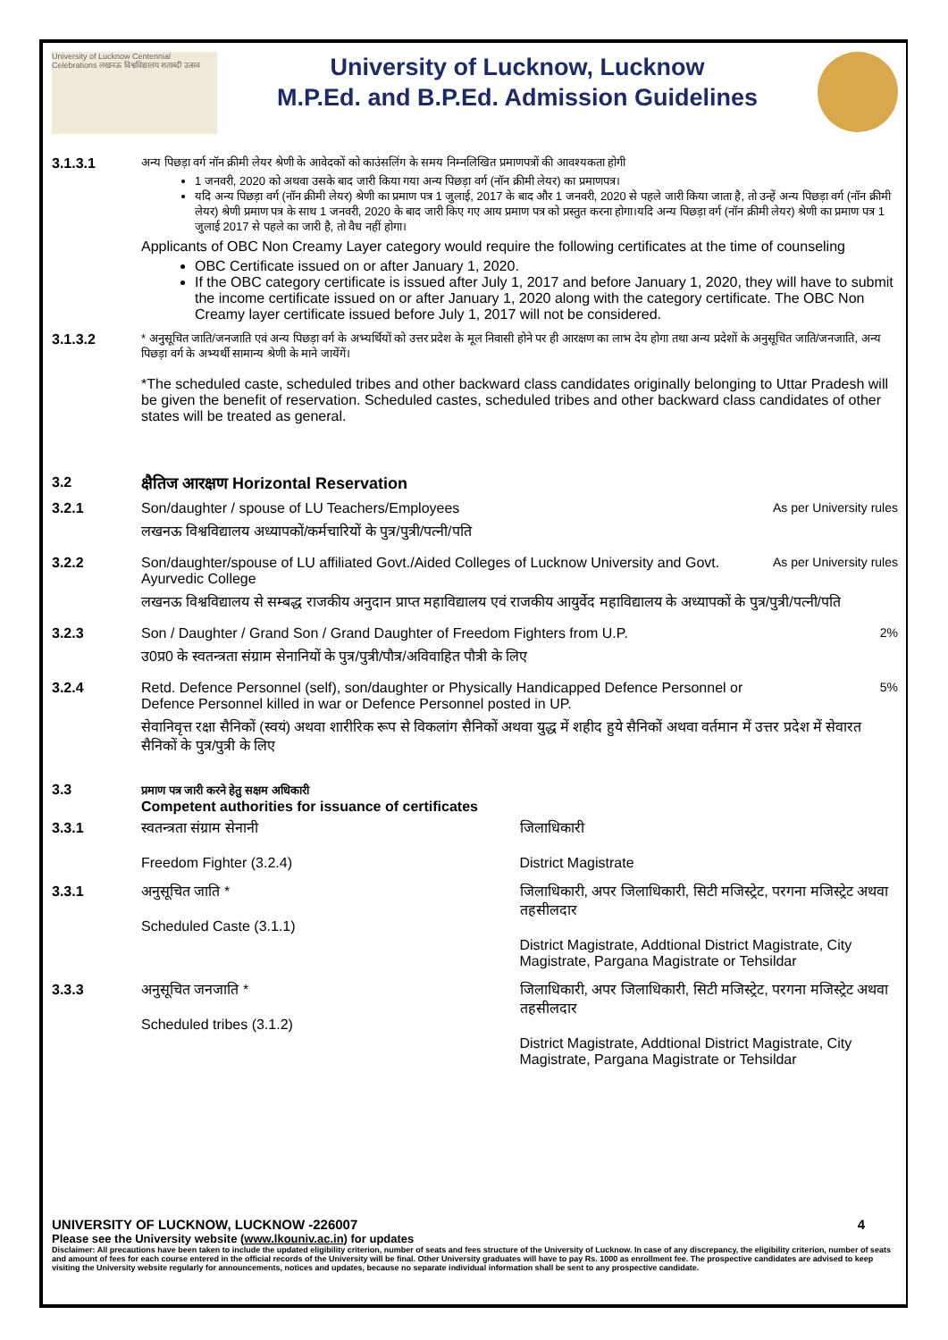University of Lucknow Centennial Celebrations लखनऊ विश्वविद्यालय शताब्दी उत्सव
University of Lucknow, Lucknow
M.P.Ed. and B.P.Ed. Admission Guidelines
3.1.3.1
अन्य पिछड़ा वर्ग नॉन क्रीमी लेयर श्रेणी के आवेदकों को काउंसलिंग के समय निम्नलिखित प्रमाणपत्रों की आवश्यकता होगी
1 जनवरी, 2020 को अथवा उसके बाद जारी किया गया अन्य पिछड़ा वर्ग (नॉन क्रीमी लेयर) का प्रमाणपत्र।
यदि अन्य पिछड़ा वर्ग (नॉन क्रीमी लेयर) श्रेणी का प्रमाण पत्र 1 जुलाई, 2017 के बाद और 1 जनवरी, 2020 से पहले जारी किया जाता है, तो उन्हें अन्य पिछड़ा वर्ग (नॉन क्रीमी लेयर) श्रेणी प्रमाण पत्र के साथ 1 जनवरी, 2020 के बाद जारी किए गए आय प्रमाण पत्र को प्रस्तुत करना होगा।यदि अन्य पिछड़ा वर्ग (नॉन क्रीमी लेयर) श्रेणी का प्रमाण पत्र 1 जुलाई 2017 से पहले का जारी है, तो वैध नहीं होगा।
Applicants of OBC Non Creamy Layer category would require the following certificates at the time of counseling
OBC Certificate issued on or after January 1, 2020.
If the OBC category certificate is issued after July 1, 2017 and before January 1, 2020, they will have to submit the income certificate issued on or after January 1, 2020 along with the category certificate. The OBC Non Creamy layer certificate issued before July 1, 2017 will not be considered.
3.1.3.2
* अनुसूचित जाति/जनजाति एवं अन्य पिछड़ा वर्ग के अभ्यर्थियों को उत्तर प्रदेश के मूल निवासी होने पर ही आरक्षण का लाभ देय होगा तथा अन्य प्रदेशों के अनुसूचित जाति/जनजाति, अन्य पिछड़ा वर्ग के अभ्यर्थी सामान्य श्रेणी के माने जायेंगें।
*The scheduled caste, scheduled tribes and other backward class candidates originally belonging to Uttar Pradesh will be given the benefit of reservation. Scheduled castes, scheduled tribes and other backward class candidates of other states will be treated as general.
3.2 क्षैतिज आरक्षण Horizontal Reservation
3.2.1 Son/daughter / spouse of LU Teachers/Employees
As per University rules
लखनऊ विश्वविद्यालय अध्यापकों/कर्मचारियों के पुत्र/पुत्री/पत्नी/पति
3.2.2 Son/daughter/spouse of LU affiliated Govt./Aided Colleges of Lucknow University and Govt. Ayurvedic College
As per University rules
लखनऊ विश्वविद्यालय से सम्बद्ध राजकीय अनुदान प्राप्त महाविद्यालय एवं राजकीय आयुर्वेद महाविद्यालय के अध्यापकों के पुत्र/पुत्री/पत्नी/पति
3.2.3 Son / Daughter / Grand Son / Grand Daughter of Freedom Fighters from U.P.
2%
उ0प्र0 के स्वतन्त्रता संग्राम सेनानियों के पुत्र/पुत्री/पौत्र/अविवाहित पौत्री के लिए
3.2.4 Retd. Defence Personnel (self), son/daughter or Physically Handicapped Defence Personnel or Defence Personnel killed in war or Defence Personnel posted in UP.
5%
सेवानिवृत्त रक्षा सैनिकों (स्वयं) अथवा शारीरिक रूप से विकलांग सैनिकों अथवा युद्ध में शहीद हुये सैनिकों अथवा वर्तमान में उत्तर प्रदेश में सेवारत सैनिकों के पुत्र/पुत्री के लिए
3.3
प्रमाण पत्र जारी करने हेतु सक्षम अधिकारी
Competent authorities for issuance of certificates
3.3.1 स्वतन्त्रता संग्राम सेनानी
Freedom Fighter (3.2.4)
जिलाधिकारी
District Magistrate
3.3.1 अनुसूचित जाति *
Scheduled Caste (3.1.1)
जिलाधिकारी, अपर जिलाधिकारी, सिटी मजिस्ट्रेट, परगना मजिस्ट्रेट अथवा तहसीलदार
District Magistrate, Addtional District Magistrate, City Magistrate, Pargana Magistrate or Tehsildar
3.3.3 अनुसूचित जनजाति *
Scheduled tribes (3.1.2)
जिलाधिकारी, अपर जिलाधिकारी, सिटी मजिस्ट्रेट, परगना मजिस्ट्रेट अथवा तहसीलदार
District Magistrate, Addtional District Magistrate, City Magistrate, Pargana Magistrate or Tehsildar
UNIVERSITY OF LUCKNOW, LUCKNOW -226007 4
Please see the University website (www.lkouniv.ac.in) for updates
Disclaimer: All precautions have been taken to include the updated eligibility criterion, number of seats and fees structure of the University of Lucknow. In case of any discrepancy, the eligibility criterion, number of seats and amount of fees for each course entered in the official records of the University will be final. Other University graduates will have to pay Rs. 1000 as enrollment fee. The prospective candidates are advised to keep visiting the University website regularly for announcements, notices and updates, because no separate individual information shall be sent to any prospective candidate.